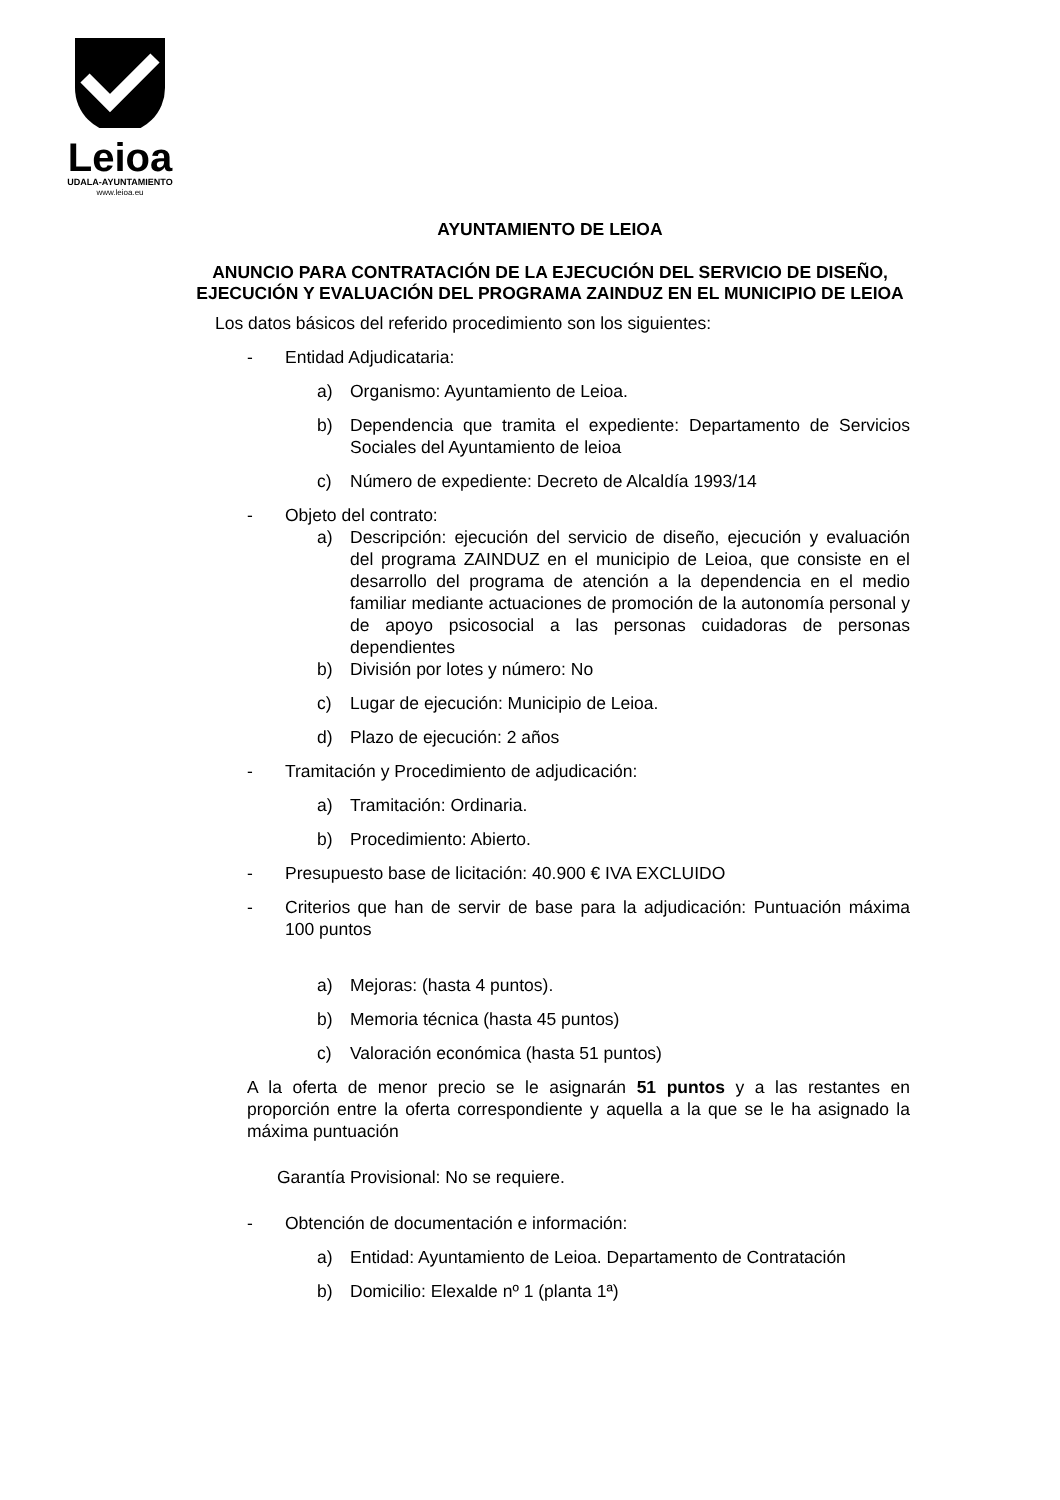Leioa
UDALA-AYUNTAMIENTO
www.leioa.eu
AYUNTAMIENTO DE LEIOA
ANUNCIO PARA CONTRATACIÓN DE LA EJECUCIÓN DEL SERVICIO DE DISEÑO, EJECUCIÓN Y EVALUACIÓN DEL PROGRAMA ZAINDUZ EN EL MUNICIPIO DE LEIOA
Los datos básicos del referido procedimiento son los siguientes:
- Entidad Adjudicataria:
a) Organismo: Ayuntamiento de Leioa.
b) Dependencia que tramita el expediente: Departamento de Servicios Sociales del Ayuntamiento de leioa
c) Número de expediente: Decreto de Alcaldía 1993/14
- Objeto del contrato:
a) Descripción: ejecución del servicio de diseño, ejecución y evaluación del programa ZAINDUZ en el municipio de Leioa, que consiste en el desarrollo del programa de atención a la dependencia en el medio familiar mediante actuaciones de promoción de la autonomía personal y de apoyo psicosocial a las personas cuidadoras de personas dependientes
b) División por lotes y número: No
c) Lugar de ejecución: Municipio de Leioa.
d) Plazo de ejecución: 2 años
- Tramitación y Procedimiento de adjudicación:
a) Tramitación: Ordinaria.
b) Procedimiento: Abierto.
- Presupuesto base de licitación: 40.900 € IVA EXCLUIDO
- Criterios que han de servir de base para la adjudicación: Puntuación máxima 100 puntos
a) Mejoras: (hasta 4 puntos).
b) Memoria técnica (hasta 45 puntos)
c) Valoración económica (hasta 51 puntos)
A la oferta de menor precio se le asignarán 51 puntos y a las restantes en proporción entre la oferta correspondiente y aquella a la que se le ha asignado la máxima puntuación
Garantía Provisional: No se requiere.
- Obtención de documentación e información:
a) Entidad: Ayuntamiento de Leioa. Departamento de Contratación
b) Domicilio: Elexalde nº 1 (planta 1ª)